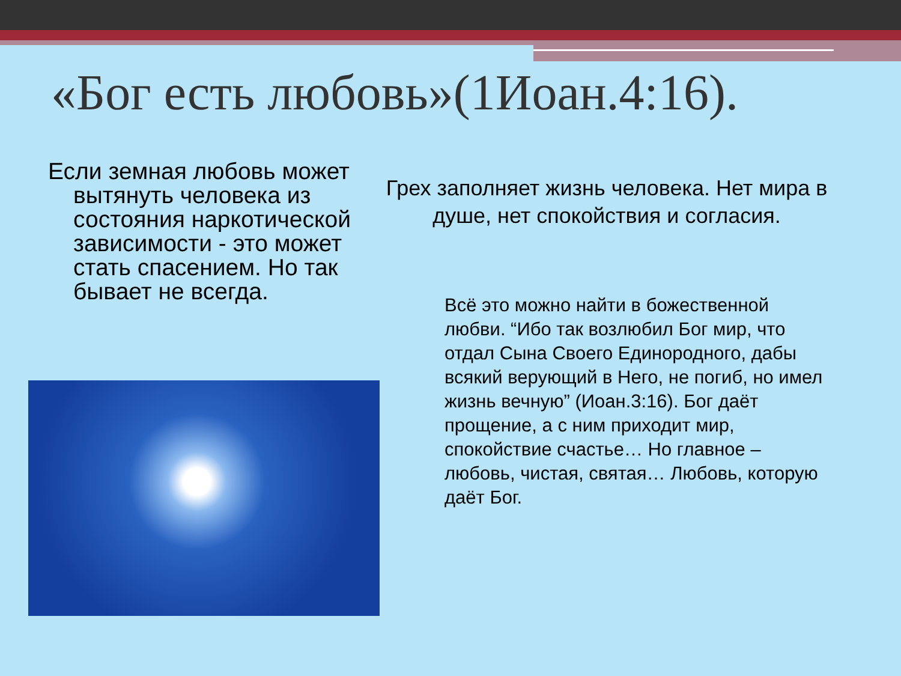«Бог есть любовь»(1Иоан.4:16).
Если земная любовь может вытянуть человека из состояния наркотической зависимости - это может стать спасением. Но так бывает не всегда.
Грех заполняет жизнь человека. Нет мира в душе, нет спокойствия и согласия.
Всё это можно найти в божественной любви. “Ибо так возлюбил Бог мир, что отдал Сына Своего Единородного, дабы всякий верующий в Него, не погиб, но имел жизнь вечную” (Иоан.3:16). Бог даёт прощение, а с ним приходит мир, спокойствие счастье… Но главное – любовь, чистая, святая… Любовь, которую даёт Бог.